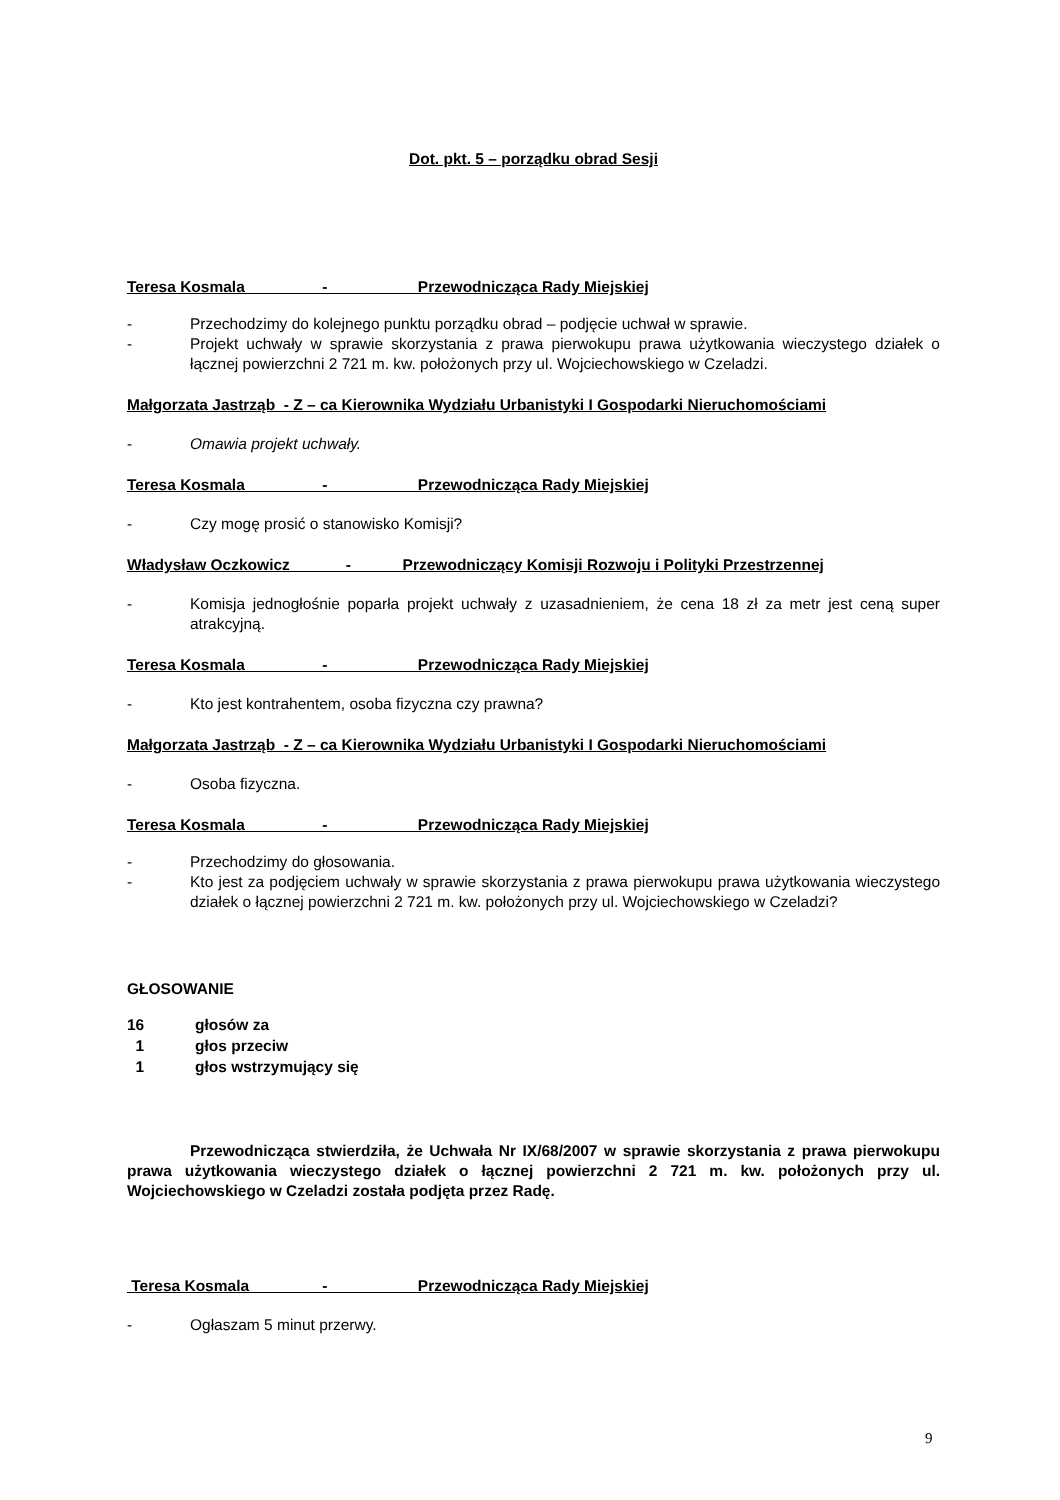Dot. pkt. 5 – porządku obrad Sesji
Teresa Kosmala - Przewodnicząca Rady Miejskiej
- Przechodzimy do kolejnego punktu porządku obrad – podjęcie uchwał w sprawie.
- Projekt uchwały w sprawie skorzystania z prawa pierwokupu prawa użytkowania wieczystego działek o łącznej powierzchni 2 721 m. kw. położonych przy ul. Wojciechowskiego w Czeladzi.
Małgorzata Jastrząb - Z – ca Kierownika Wydziału Urbanistyki I Gospodarki Nieruchomościami
- Omawia projekt uchwały.
Teresa Kosmala - Przewodnicząca Rady Miejskiej
- Czy mogę prosić o stanowisko Komisji?
Władysław Oczkowicz - Przewodniczący Komisji Rozwoju i Polityki Przestrzennej
- Komisja jednogłośnie poparła projekt uchwały z uzasadnieniem, że cena 18 zł za metr jest ceną super atrakcyjną.
Teresa Kosmala - Przewodnicząca Rady Miejskiej
- Kto jest kontrahentem, osoba fizyczna czy prawna?
Małgorzata Jastrząb - Z – ca Kierownika Wydziału Urbanistyki I Gospodarki Nieruchomościami
- Osoba fizyczna.
Teresa Kosmala - Przewodnicząca Rady Miejskiej
- Przechodzimy do głosowania.
- Kto jest za podjęciem uchwały w sprawie skorzystania z prawa pierwokupu prawa użytkowania wieczystego działek o łącznej powierzchni 2 721 m. kw. położonych przy ul. Wojciechowskiego w Czeladzi?
GŁOSOWANIE
16 głosów za
1 głos przeciw
1 głos wstrzymujący się
Przewodnicząca stwierdziła, że Uchwała Nr IX/68/2007 w sprawie skorzystania z prawa pierwokupu prawa użytkowania wieczystego działek o łącznej powierzchni 2 721 m. kw. położonych przy ul. Wojciechowskiego w Czeladzi została podjęta przez Radę.
Teresa Kosmala - Przewodnicząca Rady Miejskiej
- Ogłaszam 5 minut przerwy.
9